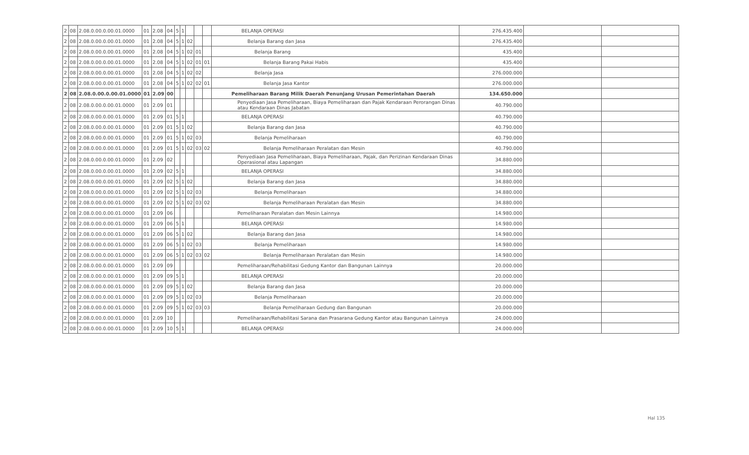| 2 | 08 | 2.08.0.00.0.00.01.0000 | 01 | 2.08 | 04 | 5 | 1 | | | | BELANJA OPERASI | 276.435.400 | | |
| 2 | 08 | 2.08.0.00.0.00.01.0000 | 01 | 2.08 | 04 | 5 | 1 | 02 | | | Belanja Barang dan Jasa | 276.435.400 | | |
| 2 | 08 | 2.08.0.00.0.00.01.0000 | 01 | 2.08 | 04 | 5 | 1 | 02 | 01 | | Belanja Barang | 435.400 | | |
| 2 | 08 | 2.08.0.00.0.00.01.0000 | 01 | 2.08 | 04 | 5 | 1 | 02 | 01 | 01 | Belanja Barang Pakai Habis | 435.400 | | |
| 2 | 08 | 2.08.0.00.0.00.01.0000 | 01 | 2.08 | 04 | 5 | 1 | 02 | 02 | | Belanja Jasa | 276.000.000 | | |
| 2 | 08 | 2.08.0.00.0.00.01.0000 | 01 | 2.08 | 04 | 5 | 1 | 02 | 02 | 01 | Belanja Jasa Kantor | 276.000.000 | | |
| 2 | 08 | 2.08.0.00.0.00.01.0000 | 01 | 2.09 | 00 | | | | | | Pemeliharaan Barang Milik Daerah Penunjang Urusan Pemerintahan Daerah | 134.650.000 | | |
| 2 | 08 | 2.08.0.00.0.00.01.0000 | 01 | 2.09 | 01 | | | | | | Penyediaan Jasa Pemeliharaan, Biaya Pemeliharaan dan Pajak Kendaraan Perorangan Dinas atau Kendaraan Dinas Jabatan | 40.790.000 | | |
| 2 | 08 | 2.08.0.00.0.00.01.0000 | 01 | 2.09 | 01 | 5 | 1 | | | | BELANJA OPERASI | 40.790.000 | | |
| 2 | 08 | 2.08.0.00.0.00.01.0000 | 01 | 2.09 | 01 | 5 | 1 | 02 | | | Belanja Barang dan Jasa | 40.790.000 | | |
| 2 | 08 | 2.08.0.00.0.00.01.0000 | 01 | 2.09 | 01 | 5 | 1 | 02 | 03 | | Belanja Pemeliharaan | 40.790.000 | | |
| 2 | 08 | 2.08.0.00.0.00.01.0000 | 01 | 2.09 | 01 | 5 | 1 | 02 | 03 | 02 | Belanja Pemeliharaan Peralatan dan Mesin | 40.790.000 | | |
| 2 | 08 | 2.08.0.00.0.00.01.0000 | 01 | 2.09 | 02 | | | | | | Penyediaan Jasa Pemeliharaan, Biaya Pemeliharaan, Pajak, dan Perizinan Kendaraan Dinas Operasional atau Lapangan | 34.880.000 | | |
| 2 | 08 | 2.08.0.00.0.00.01.0000 | 01 | 2.09 | 02 | 5 | 1 | | | | BELANJA OPERASI | 34.880.000 | | |
| 2 | 08 | 2.08.0.00.0.00.01.0000 | 01 | 2.09 | 02 | 5 | 1 | 02 | | | Belanja Barang dan Jasa | 34.880.000 | | |
| 2 | 08 | 2.08.0.00.0.00.01.0000 | 01 | 2.09 | 02 | 5 | 1 | 02 | 03 | | Belanja Pemeliharaan | 34.880.000 | | |
| 2 | 08 | 2.08.0.00.0.00.01.0000 | 01 | 2.09 | 02 | 5 | 1 | 02 | 03 | 02 | Belanja Pemeliharaan Peralatan dan Mesin | 34.880.000 | | |
| 2 | 08 | 2.08.0.00.0.00.01.0000 | 01 | 2.09 | 06 | | | | | | Pemeliharaan Peralatan dan Mesin Lainnya | 14.980.000 | | |
| 2 | 08 | 2.08.0.00.0.00.01.0000 | 01 | 2.09 | 06 | 5 | 1 | | | | BELANJA OPERASI | 14.980.000 | | |
| 2 | 08 | 2.08.0.00.0.00.01.0000 | 01 | 2.09 | 06 | 5 | 1 | 02 | | | Belanja Barang dan Jasa | 14.980.000 | | |
| 2 | 08 | 2.08.0.00.0.00.01.0000 | 01 | 2.09 | 06 | 5 | 1 | 02 | 03 | | Belanja Pemeliharaan | 14.980.000 | | |
| 2 | 08 | 2.08.0.00.0.00.01.0000 | 01 | 2.09 | 06 | 5 | 1 | 02 | 03 | 02 | Belanja Pemeliharaan Peralatan dan Mesin | 14.980.000 | | |
| 2 | 08 | 2.08.0.00.0.00.01.0000 | 01 | 2.09 | 09 | | | | | | Pemeliharaan/Rehabilitasi Gedung Kantor dan Bangunan Lainnya | 20.000.000 | | |
| 2 | 08 | 2.08.0.00.0.00.01.0000 | 01 | 2.09 | 09 | 5 | 1 | | | | BELANJA OPERASI | 20.000.000 | | |
| 2 | 08 | 2.08.0.00.0.00.01.0000 | 01 | 2.09 | 09 | 5 | 1 | 02 | | | Belanja Barang dan Jasa | 20.000.000 | | |
| 2 | 08 | 2.08.0.00.0.00.01.0000 | 01 | 2.09 | 09 | 5 | 1 | 02 | 03 | | Belanja Pemeliharaan | 20.000.000 | | |
| 2 | 08 | 2.08.0.00.0.00.01.0000 | 01 | 2.09 | 09 | 5 | 1 | 02 | 03 | 03 | Belanja Pemeliharaan Gedung dan Bangunan | 20.000.000 | | |
| 2 | 08 | 2.08.0.00.0.00.01.0000 | 01 | 2.09 | 10 | | | | | | Pemeliharaan/Rehabilitasi Sarana dan Prasarana Gedung Kantor atau Bangunan Lainnya | 24.000.000 | | |
| 2 | 08 | 2.08.0.00.0.00.01.0000 | 01 | 2.09 | 10 | 5 | 1 | | | | BELANJA OPERASI | 24.000.000 | | |
Hal 135